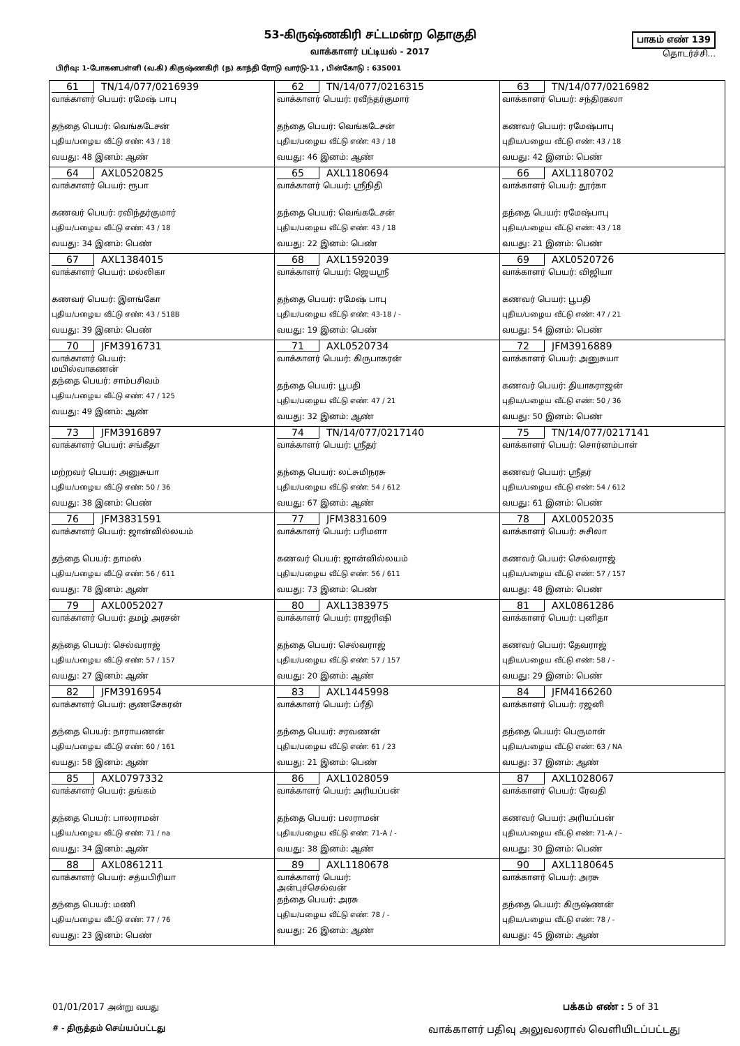53-கிருஷ்ணகிரி சட்டமன்ற தொகுதி
வாக்காளர் பட்டியல் - 2017
பிரிவு: 1-போகனபள்ளி (வ.கி) கிருஷ்ணகிரி (ந) காந்தி ரோடு வார்டு-11 , பின்கோடு : 635001
பாகம் எண் 139
தொடர்ச்சி...
| 61 TN/14/077/0216939 வாக்காளர் பெயர்: ரமேஷ் பாபு தந்தை பெயர்: வெங்கடேசன் புதிய/பழைய வீட்டு எண்: 43 / 18 வயது: 48 இனம்: ஆண் | 62 TN/14/077/0216315 வாக்காளர் பெயர்: ரவீந்தர்குமார் தந்தை பெயர்: வெங்கடேசன் புதிய/பழைய வீட்டு எண்: 43 / 18 வயது: 46 இனம்: ஆண் | 63 TN/14/077/0216982 வாக்காளர் பெயர்: சந்திரகலா கணவர் பெயர்: ரமேஷ்பாபு புதிய/பழைய வீட்டு எண்: 43 / 18 வயது: 42 இனம்: பெண் |
| 64 AXL0520825 வாக்காளர் பெயர்: ரூபா கணவர் பெயர்: ரவிந்தர்குமார் புதிய/பழைய வீட்டு எண்: 43 / 18 வயது: 34 இனம்: பெண் | 65 AXL1180694 வாக்காளர் பெயர்: ஸ்ரீநிதி தந்தை பெயர்: வெங்கடேசன் புதிய/பழைய வீட்டு எண்: 43 / 18 வயது: 22 இனம்: பெண் | 66 AXL1180702 வாக்காளர் பெயர்: தூர்கா தந்தை பெயர்: ரமேஷ்பாபு புதிய/பழைய வீட்டு எண்: 43 / 18 வயது: 21 இனம்: பெண் |
| 67 AXL1384015 வாக்காளர் பெயர்: மல்லிகா கணவர் பெயர்: இளங்கோ புதிய/பழைய வீட்டு எண்: 43 / 518B வயது: 39 இனம்: பெண் | 68 AXL1592039 வாக்காளர் பெயர்: ஜெயஸ்ரீ தந்தை பெயர்: ரமேஷ் பாபு புதிய/பழைய வீட்டு எண்: 43-18 / - வயது: 19 இனம்: பெண் | 69 AXL0520726 வாக்காளர் பெயர்: விஜியா கணவர் பெயர்: பூபதி புதிய/பழைய வீட்டு எண்: 47 / 21 வயது: 54 இனம்: பெண் |
| 70 JFM3916731 வாக்காளர் பெயர்: மயில்வாகணன் தந்தை பெயர்: சாம்பசிவம் புதிய/பழைய வீட்டு எண்: 47 / 125 வயது: 49 இனம்: ஆண் | 71 AXL0520734 வாக்காளர் பெயர்: கிருபாகரன் தந்தை பெயர்: பூபதி புதிய/பழைய வீட்டு எண்: 47 / 21 வயது: 32 இனம்: ஆண் | 72 JFM3916889 வாக்காளர் பெயர்: அனுசுயா கணவர் பெயர்: தியாகராஜன் புதிய/பழைய வீட்டு எண்: 50 / 36 வயது: 50 இனம்: பெண் |
| 73 JFM3916897 வாக்காளர் பெயர்: சங்கீதா மற்றவர் பெயர்: அனுசுயா புதிய/பழைய வீட்டு எண்: 50 / 36 வயது: 38 இனம்: பெண் | 74 TN/14/077/0217140 வாக்காளர் பெயர்: ஸ்ரீதர் தந்தை பெயர்: லட்சுமிநரசு புதிய/பழைய வீட்டு எண்: 54 / 612 வயது: 67 இனம்: ஆண் | 75 TN/14/077/0217141 வாக்காளர் பெயர்: சொர்னம்பாள் கணவர் பெயர்: ஸ்ரீதர் புதிய/பழைய வீட்டு எண்: 54 / 612 வயது: 61 இனம்: பெண் |
| 76 JFM3831591 வாக்காளர் பெயர்: ஜான்வில்லயம் தந்தை பெயர்: தாமஸ் புதிய/பழைய வீட்டு எண்: 56 / 611 வயது: 78 இனம்: ஆண் | 77 JFM3831609 வாக்காளர் பெயர்: பரிமளா கணவர் பெயர்: ஜான்வில்லயம் புதிய/பழைய வீட்டு எண்: 56 / 611 வயது: 73 இனம்: பெண் | 78 AXL0052035 வாக்காளர் பெயர்: சுசிலா கணவர் பெயர்: செல்வராஜ் புதிய/பழைய வீட்டு எண்: 57 / 157 வயது: 48 இனம்: பெண் |
| 79 AXL0052027 வாக்காளர் பெயர்: தமழ் அரசன் தந்தை பெயர்: செல்வராஜ் புதிய/பழைய வீட்டு எண்: 57 / 157 வயது: 27 இனம்: ஆண் | 80 AXL1383975 வாக்காளர் பெயர்: ராஜரிஷி தந்தை பெயர்: செல்வராஜ் புதிய/பழைய வீட்டு எண்: 57 / 157 வயது: 20 இனம்: ஆண் | 81 AXL0861286 வாக்காளர் பெயர்: புனிதா கணவர் பெயர்: தேவராஜ் புதிய/பழைய வீட்டு எண்: 58 / - வயது: 29 இனம்: பெண் |
| 82 JFM3916954 வாக்காளர் பெயர்: குணசேகரன் தந்தை பெயர்: நாராயணன் புதிய/பழைய வீட்டு எண்: 60 / 161 வயது: 58 இனம்: ஆண் | 83 AXL1445998 வாக்காளர் பெயர்: ப்ரீதி தந்தை பெயர்: சரவணன் புதிய/பழைய வீட்டு எண்: 61 / 23 வயது: 21 இனம்: பெண் | 84 JFM4166260 வாக்காளர் பெயர்: ரஜனி தந்தை பெயர்: பெருமாள் புதிய/பழைய வீட்டு எண்: 63 / NA வயது: 37 இனம்: ஆண் |
| 85 AXL0797332 வாக்காளர் பெயர்: தங்கம் தந்தை பெயர்: பாலராமன் புதிய/பழைய வீட்டு எண்: 71 / na வயது: 34 இனம்: ஆண் | 86 AXL1028059 வாக்காளர் பெயர்: அரியப்பன் தந்தை பெயர்: பலராமன் புதிய/பழைய வீட்டு எண்: 71-A / - வயது: 38 இனம்: ஆண் | 87 AXL1028067 வாக்காளர் பெயர்: ரேவதி கணவர் பெயர்: அரியப்பன் புதிய/பழைய வீட்டு எண்: 71-A / - வயது: 30 இனம்: பெண் |
| 88 AXL0861211 வாக்காளர் பெயர்: சத்யபிரியா தந்தை பெயர்: மணி புதிய/பழைய வீட்டு எண்: 77 / 76 வயது: 23 இனம்: பெண் | 89 AXL1180678 வாக்காளர் பெயர்: அன்புச்செல்வன் தந்தை பெயர்: அரசு புதிய/பழைய வீட்டு எண்: 78 / - வயது: 26 இனம்: ஆண் | 90 AXL1180645 வாக்காளர் பெயர்: அரசு தந்தை பெயர்: கிருஷ்ணன் புதிய/பழைய வீட்டு எண்: 78 / - வயது: 45 இனம்: ஆண் |
01/01/2017 அன்று வயது பக்கம் எண் : 5 of 31
# - திருத்தம் செய்யப்பட்டது வாக்காளர் பதிவு அலுவலரால் வெளியிடப்பட்டது